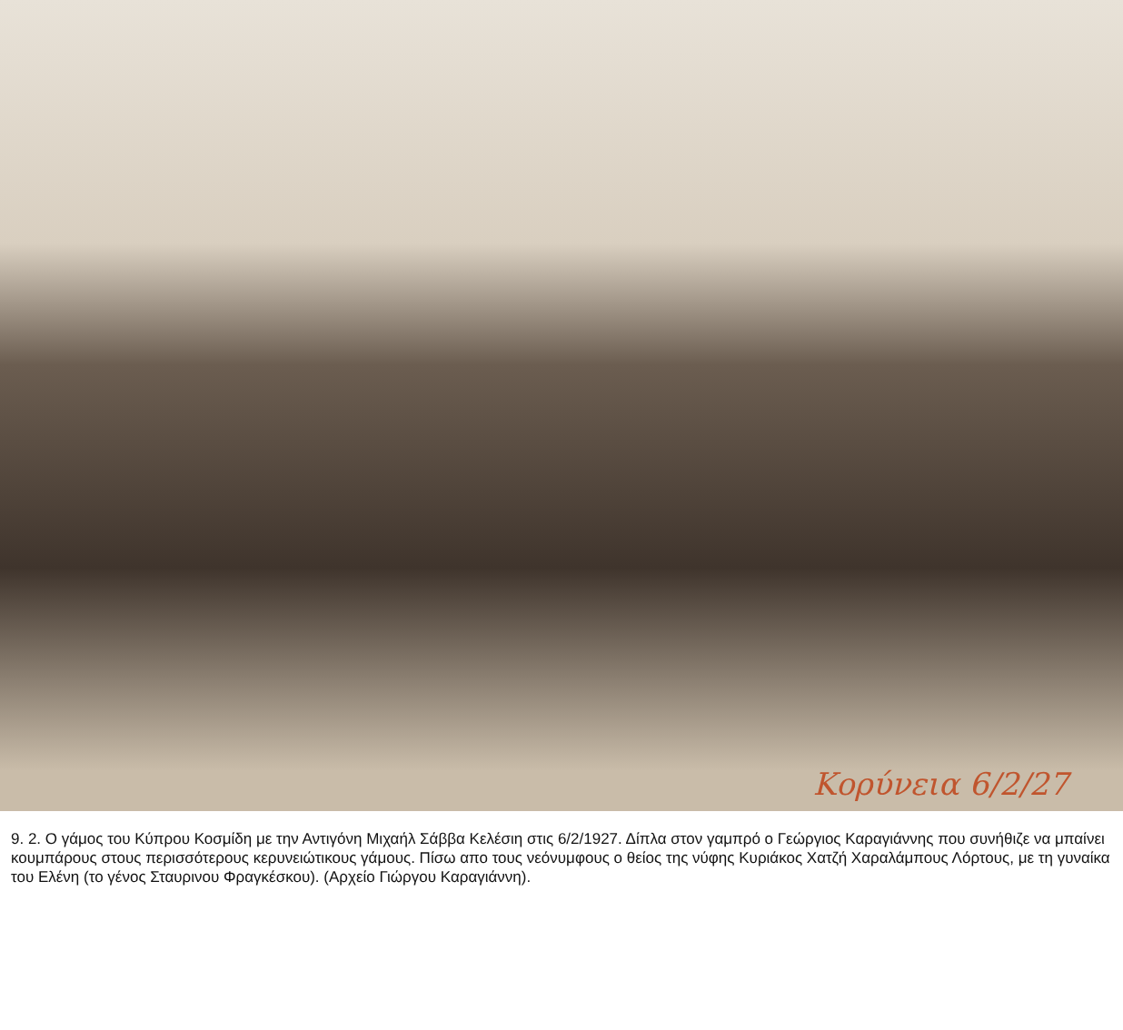Κορύνεια 6/2/27
9. 2. Ο γάμος του Κύπρου Κοσμίδη με την Αντιγόνη Μιχαήλ Σάββα Κελέσιη στις 6/2/1927. Δίπλα στον γαμπρό ο Γεώργιος Καραγιάννης που συνήθιζε να μπαίνει κουμπάρους στους περισσότερους κερυνειώτικους γάμους. Πίσω απο τους νεόνυμφους ο θείος της νύφης Κυριάκος Χατζή Χαραλάμπους Λόρτους, με τη γυναίκα του Ελένη (το γένος Σταυρινου Φραγκέσκου). (Αρχείο Γιώργου Καραγιάννη).